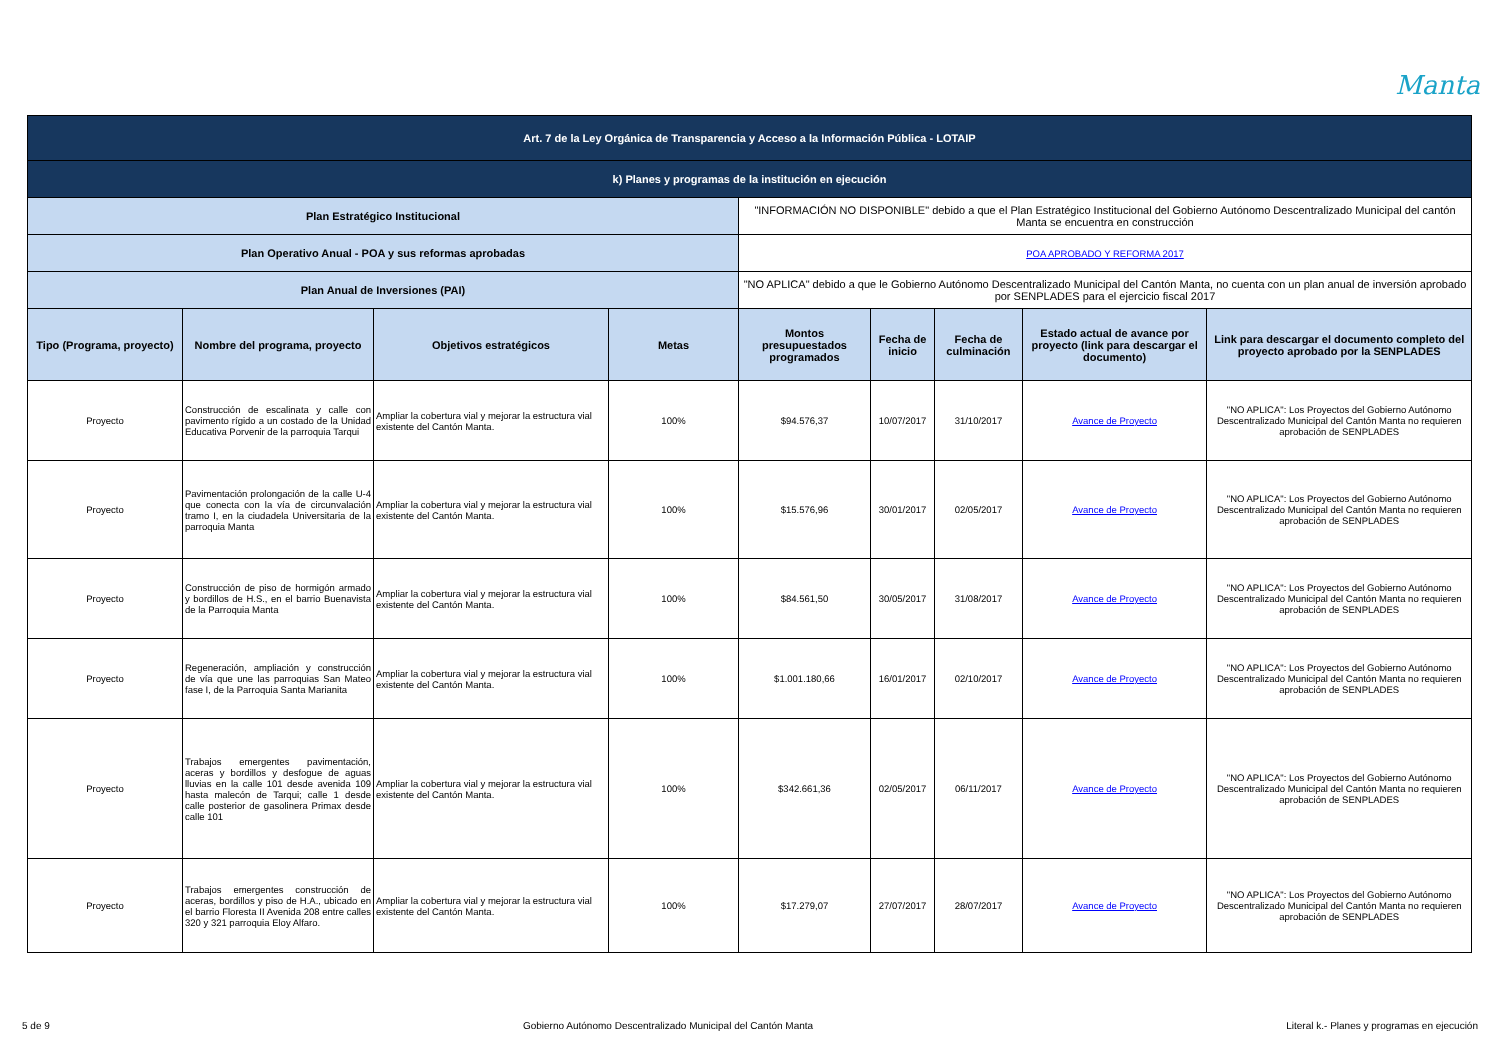Manta
| Art. 7 de la Ley Orgánica de Transparencia y Acceso a la Información Pública - LOTAIP | | | | | | | | |
| k) Planes y programas de la institución en ejecución | | | | | | | | |
| Plan Estratégico Institucional | | | | "INFORMACIÓN NO DISPONIBLE" debido a que el Plan Estratégico Institucional del Gobierno Autónomo Descentralizado Municipal del cantón Manta se encuentra en construcción | | | | |
| Plan Operativo Anual - POA y sus reformas aprobadas | | | | POA APROBADO Y REFORMA 2017 | | | | |
| Plan Anual de Inversiones (PAI) | | | | "NO APLICA" debido a que le Gobierno Autónomo Descentralizado Municipal del Cantón Manta, no cuenta con un plan anual de inversión aprobado por SENPLADES para el ejercicio fiscal 2017 | | | | |
| Tipo (Programa, proyecto) | Nombre del programa, proyecto | Objetivos estratégicos | Metas | Montos presupuestados programados | Fecha de inicio | Fecha de culminación | Estado actual de avance por proyecto (link para descargar el documento) | Link para descargar el documento completo del proyecto aprobado por la SENPLADES |
| Proyecto | Construcción de escalinata y calle con pavimento rígido a un costado de la Unidad Educativa Porvenir de la parroquia Tarqui | Ampliar la cobertura vial y mejorar la estructura vial existente del Cantón Manta. | 100% | $94.576,37 | 10/07/2017 | 31/10/2017 | Avance de Proyecto | "NO APLICA": Los Proyectos del Gobierno Autónomo Descentralizado Municipal del Cantón Manta no requieren aprobación de SENPLADES |
| Proyecto | Pavimentación prolongación de la calle U-4 que conecta con la vía de circunvalación tramo I, en la ciudadela Universitaria de la parroquia Manta | Ampliar la cobertura vial y mejorar la estructura vial existente del Cantón Manta. | 100% | $15.576,96 | 30/01/2017 | 02/05/2017 | Avance de Proyecto | "NO APLICA": Los Proyectos del Gobierno Autónomo Descentralizado Municipal del Cantón Manta no requieren aprobación de SENPLADES |
| Proyecto | Construcción de piso de hormigón armado y bordillos de H.S., en el barrio Buenavista de la Parroquia Manta | Ampliar la cobertura vial y mejorar la estructura vial existente del Cantón Manta. | 100% | $84.561,50 | 30/05/2017 | 31/08/2017 | Avance de Proyecto | "NO APLICA": Los Proyectos del Gobierno Autónomo Descentralizado Municipal del Cantón Manta no requieren aprobación de SENPLADES |
| Proyecto | Regeneración, ampliación y construcción de vía que une las parroquias San Mateo fase I, de la Parroquia Santa Marianita | Ampliar la cobertura vial y mejorar la estructura vial existente del Cantón Manta. | 100% | $1.001.180,66 | 16/01/2017 | 02/10/2017 | Avance de Proyecto | "NO APLICA": Los Proyectos del Gobierno Autónomo Descentralizado Municipal del Cantón Manta no requieren aprobación de SENPLADES |
| Proyecto | Trabajos emergentes pavimentación, aceras y bordillos y desfogue de aguas lluvias en la calle 101 desde avenida 109 hasta malecón de Tarqui; calle 1 desde calle posterior de gasolinera Primax desde calle 101 | Ampliar la cobertura vial y mejorar la estructura vial existente del Cantón Manta. | 100% | $342.661,36 | 02/05/2017 | 06/11/2017 | Avance de Proyecto | "NO APLICA": Los Proyectos del Gobierno Autónomo Descentralizado Municipal del Cantón Manta no requieren aprobación de SENPLADES |
| Proyecto | Trabajos emergentes construcción de aceras, bordillos y piso de H.A., ubicado en el barrio Floresta II Avenida 208 entre calles 320 y 321 parroquia Eloy Alfaro. | Ampliar la cobertura vial y mejorar la estructura vial existente del Cantón Manta. | 100% | $17.279,07 | 27/07/2017 | 28/07/2017 | Avance de Proyecto | "NO APLICA": Los Proyectos del Gobierno Autónomo Descentralizado Municipal del Cantón Manta no requieren aprobación de SENPLADES |
5 de 9 Gobierno Autónomo Descentralizado Municipal del Cantón Manta Literal k.- Planes y programas en ejecución